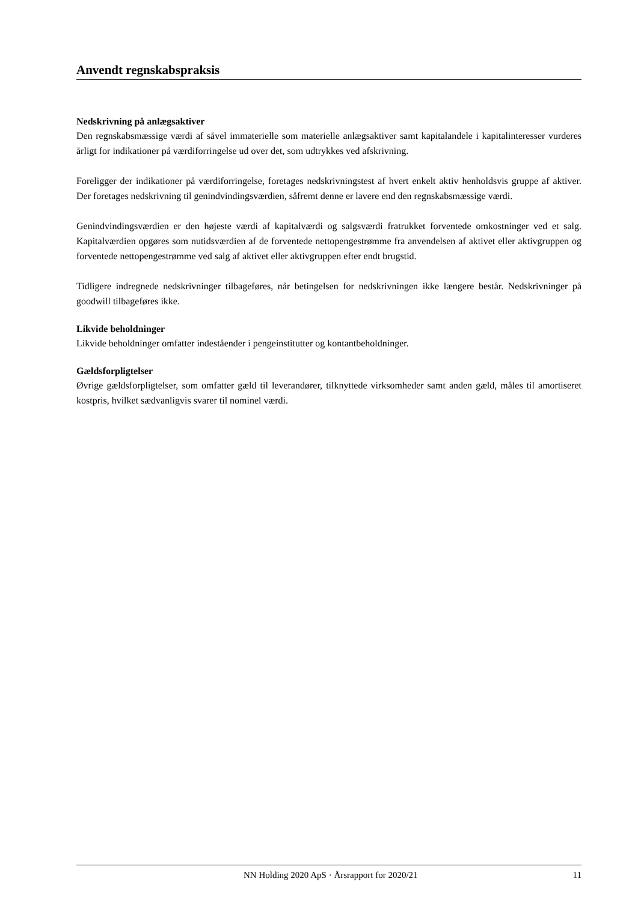Anvendt regnskabspraksis
Nedskrivning på anlægsaktiver
Den regnskabsmæssige værdi af såvel immaterielle som materielle anlægsaktiver samt kapitalandele i kapitalinteresser vurderes årligt for indikationer på værdiforringelse ud over det, som udtrykkes ved afskrivning.
Foreligger der indikationer på værdiforringelse, foretages nedskrivningstest af hvert enkelt aktiv henholdsvis gruppe af aktiver. Der foretages nedskrivning til genindvindingsværdien, såfremt denne er lavere end den regnskabsmæssige værdi.
Genindvindingsværdien er den højeste værdi af kapitalværdi og salgsværdi fratrukket forventede omkostninger ved et salg. Kapitalværdien opgøres som nutidsværdien af de forventede nettopengestrømme fra anvendelsen af aktivet eller aktivgruppen og forventede nettopengestrømme ved salg af aktivet eller aktivgruppen efter endt brugstid.
Tidligere indregnede nedskrivninger tilbageføres, når betingelsen for nedskrivningen ikke længere består. Nedskrivninger på goodwill tilbageføres ikke.
Likvide beholdninger
Likvide beholdninger omfatter indeståender i pengeinstitutter og kontantbeholdninger.
Gældsforpligtelser
Øvrige gældsforpligtelser, som omfatter gæld til leverandører, tilknyttede virksomheder samt anden gæld, måles til amortiseret kostpris, hvilket sædvanligvis svarer til nominel værdi.
NN Holding 2020 ApS · Årsrapport for 2020/21 11